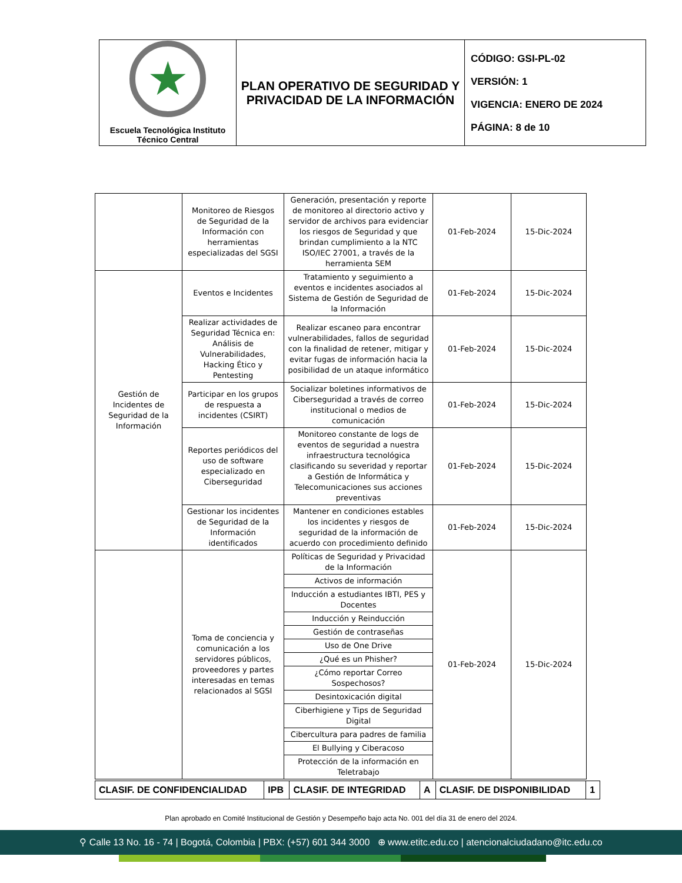| ★ Escuela Tecnológica Instituto Técnico Central | PLAN OPERATIVO DE SEGURIDAD Y PRIVACIDAD DE LA INFORMACIÓN | CÓDIGO: GSI-PL-02 VERSIÓN: 1 VIGENCIA: ENERO DE 2024 PÁGINA: 8 de 10 |
| | Monitoreo de Riesgos de Seguridad de la Información con herramientas especializadas del SGSI | Generación, presentación y reporte de monitoreo al directorio activo y servidor de archivos para evidenciar los riesgos de Seguridad y que brindan cumplimiento a la NTC ISO/IEC 27001, a través de la herramienta SEM | 01-Feb-2024 | 15-Dic-2024 |
| Gestión de Incidentes de Seguridad de la Información | Eventos e Incidentes | Tratamiento y seguimiento a eventos e incidentes asociados al Sistema de Gestión de Seguridad de la Información | 01-Feb-2024 | 15-Dic-2024 |
| | Realizar actividades de Seguridad Técnica en: Análisis de Vulnerabilidades, Hacking Ético y Pentesting | Realizar escaneo para encontrar vulnerabilidades, fallos de seguridad con la finalidad de retener, mitigar y evitar fugas de información hacia la posibilidad de un ataque informático | 01-Feb-2024 | 15-Dic-2024 |
| | Participar en los grupos de respuesta a incidentes (CSIRT) | Socializar boletines informativos de Ciberseguridad a través de correo institucional o medios de comunicación | 01-Feb-2024 | 15-Dic-2024 |
| | Reportes periódicos del uso de software especializado en Ciberseguridad | Monitoreo constante de logs de eventos de seguridad a nuestra infraestructura tecnológica clasificando su severidad y reportar a Gestión de Informática y Telecomunicaciones sus acciones preventivas | 01-Feb-2024 | 15-Dic-2024 |
| | Gestionar los incidentes de Seguridad de la Información identificados | Mantener en condiciones estables los incidentes y riesgos de seguridad de la información de acuerdo con procedimiento definido | 01-Feb-2024 | 15-Dic-2024 |
| | Toma de conciencia y comunicación a los servidores públicos, proveedores y partes interesadas en temas relacionados al SGSI | Políticas de Seguridad y Privacidad de la Información | 01-Feb-2024 | 15-Dic-2024 |
| | | Activos de información | | |
| | | Inducción a estudiantes IBTI, PES y Docentes | | |
| | | Inducción y Reinducción | | |
| | | Gestión de contraseñas | | |
| | | Uso de One Drive | | |
| | | ¿Qué es un Phisher? | | |
| | | ¿Cómo reportar Correo Sospechosos? | | |
| | | Desintoxicación digital | | |
| | | Ciberhigiene y Tips de Seguridad Digital | | |
| | | Cibercultura para padres de familia | | |
| | | El Bullying y Ciberacoso | | |
| | | Protección de la información en Teletrabajo | | |
| CLASIF. DE CONFIDENCIALIDAD | IPB | CLASIF. DE INTEGRIDAD | A | CLASIF. DE DISPONIBILIDAD | 1 |
Plan aprobado en Comité Institucional de Gestión y Desempeño bajo acta No. 001 del día 31 de enero del 2024.
⚲ Calle 13 No. 16 - 74 | Bogotá, Colombia | PBX: (+57) 601 344 3000 ⊕ www.etitc.edu.co | atencionalciudadano@itc.edu.co